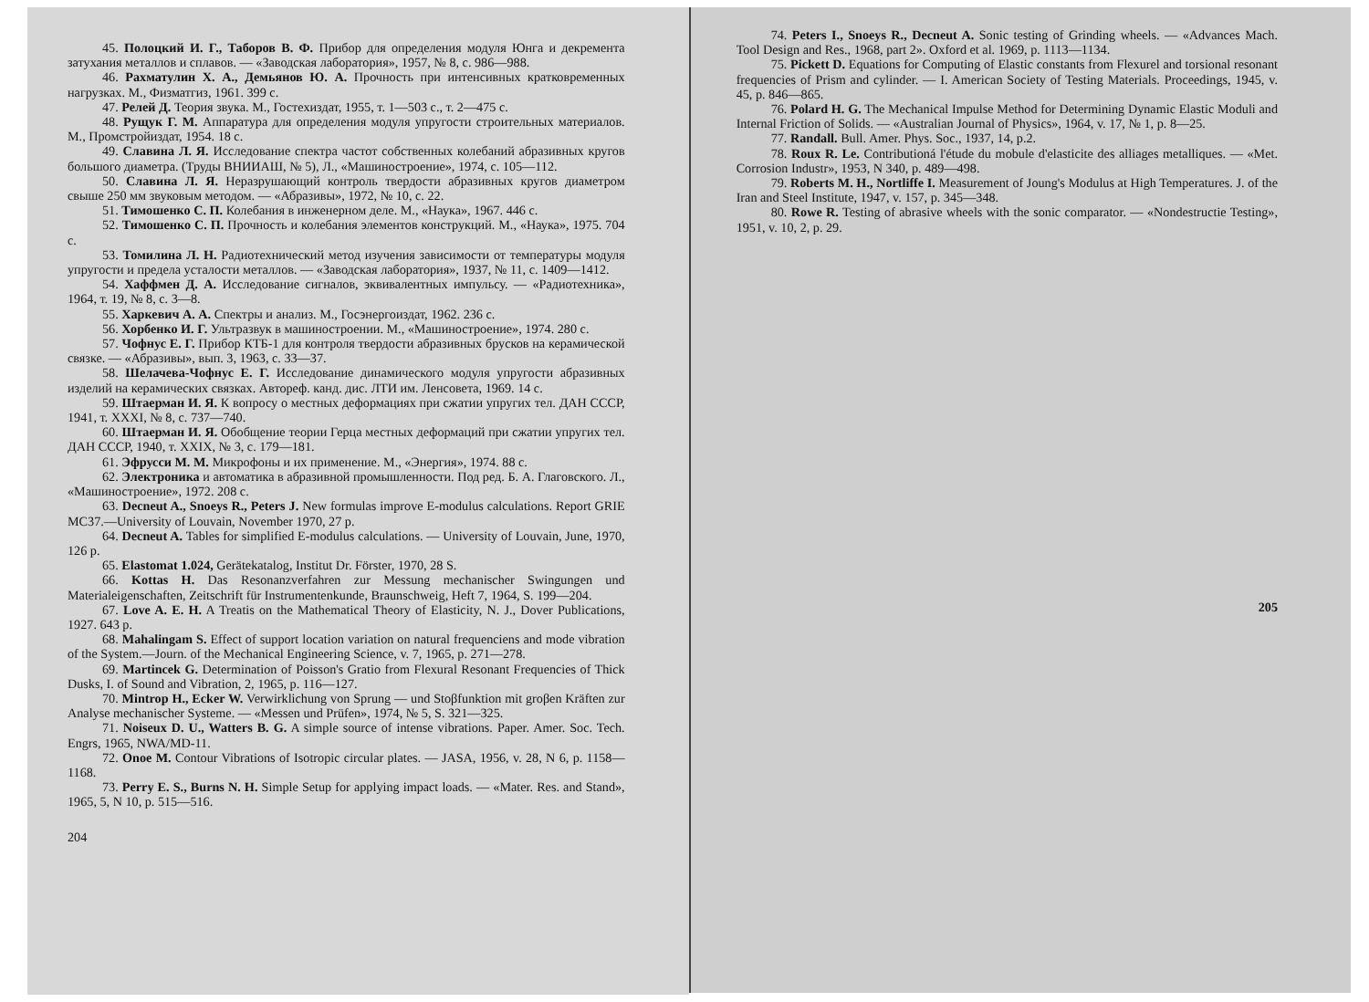45. Полоцкий И. Г., Таборов В. Ф. Прибор для определения модуля Юнга и декремента затухания металлов и сплавов. — «Заводская лаборатория», 1957, № 8, с. 986—988.
46. Рахматулин Х. А., Демьянов Ю. А. Прочность при интенсивных кратковременных нагрузках. М., Физматгиз, 1961. 399 с.
47. Релей Д. Теория звука. М., Гостехиздат, 1955, т. 1—503 с., т. 2—475 с.
48. Рущук Г. М. Аппаратура для определения модуля упругости строительных материалов. М., Промстройиздат, 1954. 18 с.
49. Славина Л. Я. Исследование спектра частот собственных колебаний абразивных кругов большого диаметра. (Труды ВНИИАШ, № 5), Л., «Машиностроение», 1974, с. 105—112.
50. Славина Л. Я. Неразрушающий контроль твердости абразивных кругов диаметром свыше 250 мм звуковым методом. — «Абразивы», 1972, № 10, с. 22.
51. Тимошенко С. П. Колебания в инженерном деле. М., «Наука», 1967. 446 с.
52. Тимошенко С. П. Прочность и колебания элементов конструкций. М., «Наука», 1975. 704 с.
53. Томилина Л. Н. Радиотехнический метод изучения зависимости от температуры модуля упругости и предела усталости металлов. — «Заводская лаборатория», 1937, № 11, с. 1409—1412.
54. Хаффмен Д. А. Исследование сигналов, эквивалентных импульсу. — «Радиотехника», 1964, т. 19, № 8, с. 3—8.
55. Харкевич А. А. Спектры и анализ. М., Госэнергоиздат, 1962. 236 с.
56. Хорбенко И. Г. Ультразвук в машиностроении. М., «Машиностроение», 1974. 280 с.
57. Чофнус Е. Г. Прибор КТБ-1 для контроля твердости абразивных брусков на керамической связке. — «Абразивы», вып. 3, 1963, с. 33—37.
58. Шелачева-Чофнус Е. Г. Исследование динамического модуля упругости абразивных изделий на керамических связках. Автореф. канд. дис. ЛТИ им. Ленсовета, 1969. 14 с.
59. Штаерман И. Я. К вопросу о местных деформациях при сжатии упругих тел. ДАН СССР, 1941, т. XXXI, № 8, с. 737—740.
60. Штаерман И. Я. Обобщение теории Герца местных деформаций при сжатии упругих тел. ДАН СССР, 1940, т. XXIX, № 3, с. 179—181.
61. Эфрусси М. М. Микрофоны и их применение. М., «Энергия», 1974. 88 с.
62. Электроника и автоматика в абразивной промышленности. Под ред. Б. А. Глаговского. Л., «Машиностроение», 1972. 208 с.
63. Decneut A., Snoeys R., Peters J. New formulas improve E-modulus calculations. Report GRIE MC37.—University of Louvain, November 1970, 27 p.
64. Decneut A. Tables for simplified E-modulus calculations. — University of Louvain, June, 1970, 126 p.
65. Elastomat 1.024, Gerätekatalog, Institut Dr. Förster, 1970, 28 S.
66. Kottas H. Das Resonanzverfahren zur Messung mechanischer Swingungen und Materialeigenschaften, Zeitschrift für Instrumentenkunde, Braunschweig, Heft 7, 1964, S. 199—204.
67. Love A. E. H. A Treatis on the Mathematical Theory of Elasticity, N. J., Dover Publications, 1927. 643 p.
68. Mahalingam S. Effect of support location variation on natural frequenciens and mode vibration of the System.—Journ. of the Mechanical Engineering Science, v. 7, 1965, p. 271—278.
69. Martincek G. Determination of Poisson's Gratio from Flexural Resonant Frequencies of Thick Dusks, I. of Sound and Vibration, 2, 1965, p. 116—127.
70. Mintrop H., Ecker W. Verwirklichung von Sprung — und Stoβfunktion mit groβen Kräften zur Analyse mechanischer Systeme. — «Messen und Prüfen», 1974, № 5, S. 321—325.
71. Noiseux D. U., Watters B. G. A simple source of intense vibrations. Paper. Amer. Soc. Tech. Engrs, 1965, NWA/MD-11.
72. Onoe M. Contour Vibrations of Isotropic circular plates. — JASA, 1956, v. 28, N 6, p. 1158—1168.
73. Perry E. S., Burns N. H. Simple Setup for applying impact loads. — «Mater. Res. and Stand», 1965, 5, N 10, p. 515—516.
204
74. Peters I., Snoeys R., Decneut A. Sonic testing of Grinding wheels. — «Advances Mach. Tool Design and Res., 1968, part 2». Oxford et al. 1969, p. 1113—1134.
75. Pickett D. Equations for Computing of Elastic constants from Flexurel and torsional resonant frequencies of Prism and cylinder. — I. American Society of Testing Materials. Proceedings, 1945, v. 45, p. 846—865.
76. Polard H. G. The Mechanical Impulse Method for Determining Dynamic Elastic Moduli and Internal Friction of Solids. — «Australian Journal of Physics», 1964, v. 17, № 1, p. 8—25.
77. Randall. Bull. Amer. Phys. Soc., 1937, 14, p.2.
78. Roux R. Le. Contributioná l'étude du mobule d'elasticite des alliages metalliques. — «Met. Corrosion Industr», 1953, N 340, p. 489—498.
79. Roberts M. H., Nortliffe I. Measurement of Joung's Modulus at High Temperatures. J. of the Iran and Steel Institute, 1947, v. 157, p. 345—348.
80. Rowe R. Testing of abrasive wheels with the sonic comparator. — «Nondestructie Testing», 1951, v. 10, 2, p. 29.
205